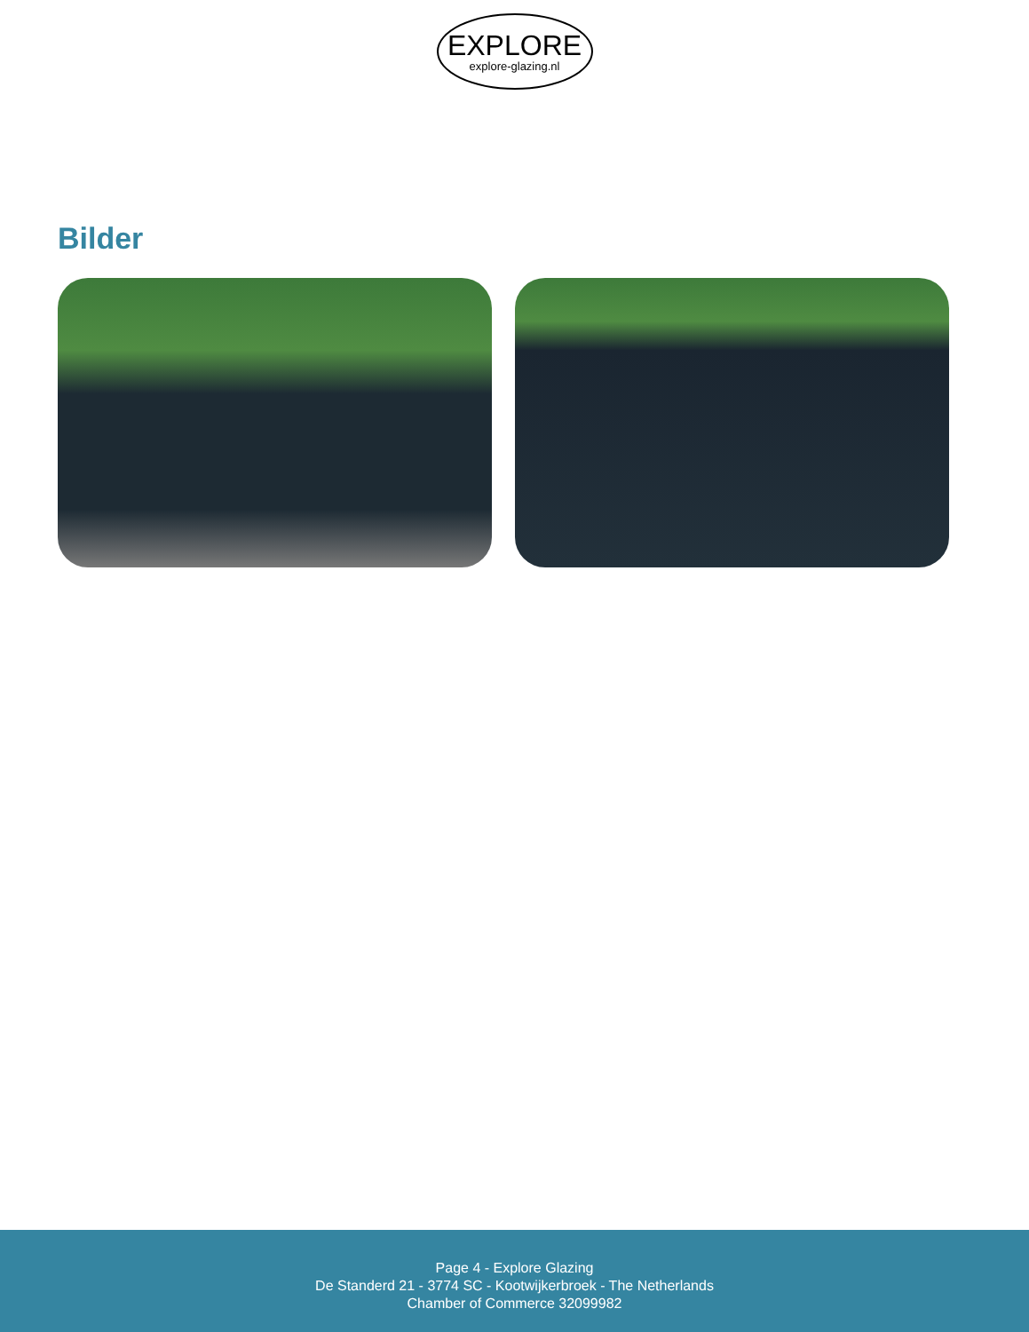EXPLORE
explore-glazing.nl
Bilder
Page 4 - Explore Glazing
De Standerd 21 - 3774 SC - Kootwijkerbroek - The Netherlands
Chamber of Commerce 32099982